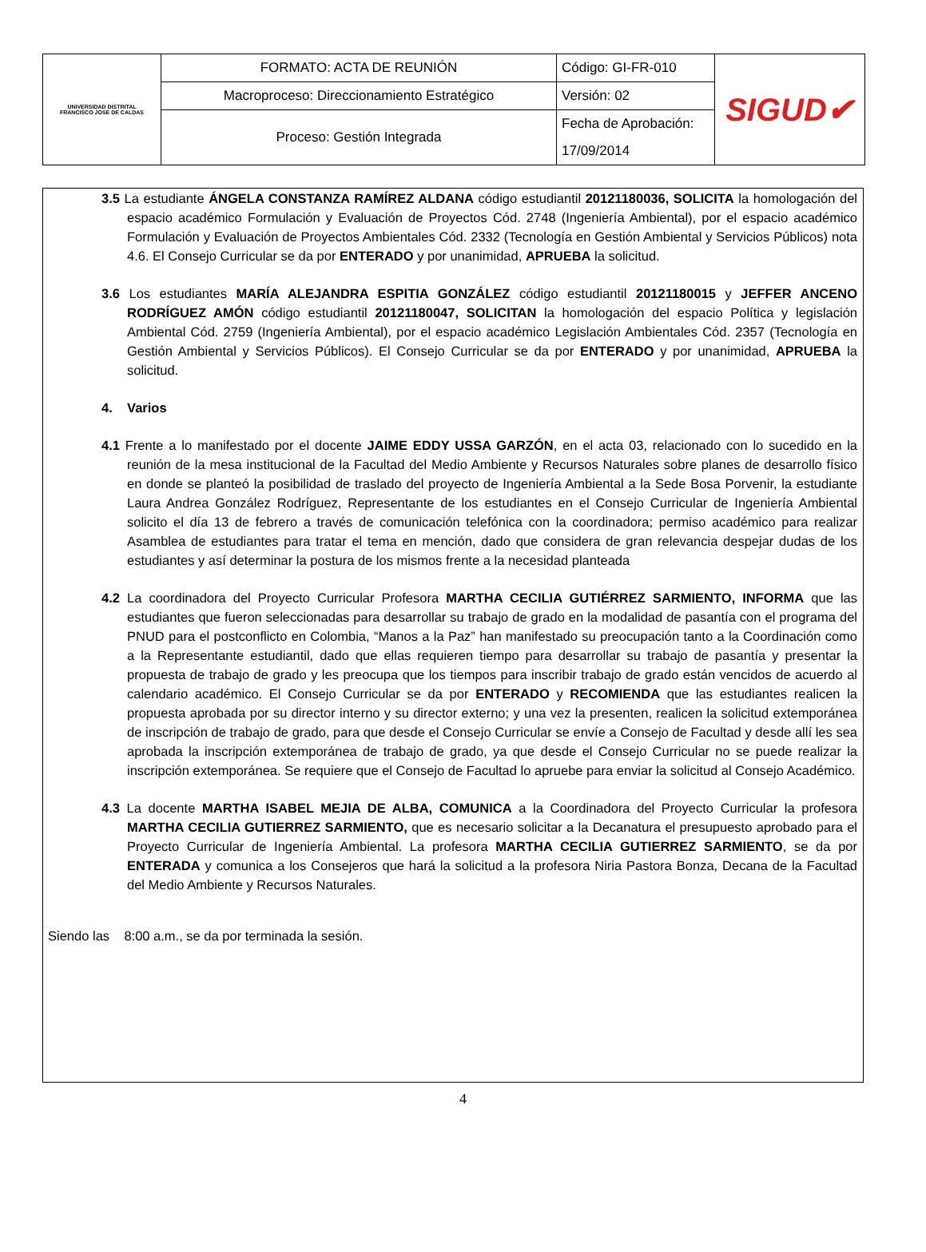| UNIVERSIDAD DISTRITAL FRANCISCO JOSE DE CALDAS | FORMATO: ACTA DE REUNIÓN | Código: GI-FR-010 | SIGUD✔ |
| | Macroproceso: Direccionamiento Estratégico | Versión: 02 | |
| | Proceso: Gestión Integrada | Fecha de Aprobación: | |
| | | 17/09/2014 | |
3.5 La estudiante ÁNGELA CONSTANZA RAMÍREZ ALDANA código estudiantil 20121180036, SOLICITA la homologación del espacio académico Formulación y Evaluación de Proyectos Cód. 2748 (Ingeniería Ambiental), por el espacio académico Formulación y Evaluación de Proyectos Ambientales Cód. 2332 (Tecnología en Gestión Ambiental y Servicios Públicos) nota 4.6. El Consejo Curricular se da por ENTERADO y por unanimidad, APRUEBA la solicitud.
3.6 Los estudiantes MARÍA ALEJANDRA ESPITIA GONZÁLEZ código estudiantil 20121180015 y JEFFER ANCENO RODRÍGUEZ AMÓN código estudiantil 20121180047, SOLICITAN la homologación del espacio Política y legislación Ambiental Cód. 2759 (Ingeniería Ambiental), por el espacio académico Legislación Ambientales Cód. 2357 (Tecnología en Gestión Ambiental y Servicios Públicos). El Consejo Curricular se da por ENTERADO y por unanimidad, APRUEBA la solicitud.
4. Varios
4.1 Frente a lo manifestado por el docente JAIME EDDY USSA GARZÓN, en el acta 03, relacionado con lo sucedido en la reunión de la mesa institucional de la Facultad del Medio Ambiente y Recursos Naturales sobre planes de desarrollo físico en donde se planteó la posibilidad de traslado del proyecto de Ingeniería Ambiental a la Sede Bosa Porvenir, la estudiante Laura Andrea González Rodríguez, Representante de los estudiantes en el Consejo Curricular de Ingeniería Ambiental solicito el día 13 de febrero a través de comunicación telefónica con la coordinadora; permiso académico para realizar Asamblea de estudiantes para tratar el tema en mención, dado que considera de gran relevancia despejar dudas de los estudiantes y así determinar la postura de los mismos frente a la necesidad planteada
4.2 La coordinadora del Proyecto Curricular Profesora MARTHA CECILIA GUTIÉRREZ SARMIENTO, INFORMA que las estudiantes que fueron seleccionadas para desarrollar su trabajo de grado en la modalidad de pasantía con el programa del PNUD para el postconflicto en Colombia, “Manos a la Paz” han manifestado su preocupación tanto a la Coordinación como a la Representante estudiantil, dado que ellas requieren tiempo para desarrollar su trabajo de pasantía y presentar la propuesta de trabajo de grado y les preocupa que los tiempos para inscribir trabajo de grado están vencidos de acuerdo al calendario académico. El Consejo Curricular se da por ENTERADO y RECOMIENDA que las estudiantes realicen la propuesta aprobada por su director interno y su director externo; y una vez la presenten, realicen la solicitud extemporánea de inscripción de trabajo de grado, para que desde el Consejo Curricular se envíe a Consejo de Facultad y desde allí les sea aprobada la inscripción extemporánea de trabajo de grado, ya que desde el Consejo Curricular no se puede realizar la inscripción extemporánea. Se requiere que el Consejo de Facultad lo apruebe para enviar la solicitud al Consejo Académico.
4.3 La docente MARTHA ISABEL MEJIA DE ALBA, COMUNICA a la Coordinadora del Proyecto Curricular la profesora MARTHA CECILIA GUTIERREZ SARMIENTO, que es necesario solicitar a la Decanatura el presupuesto aprobado para el Proyecto Curricular de Ingeniería Ambiental. La profesora MARTHA CECILIA GUTIERREZ SARMIENTO, se da por ENTERADA y comunica a los Consejeros que hará la solicitud a la profesora Niria Pastora Bonza, Decana de la Facultad del Medio Ambiente y Recursos Naturales.
Siendo las 8:00 a.m., se da por terminada la sesión.
4